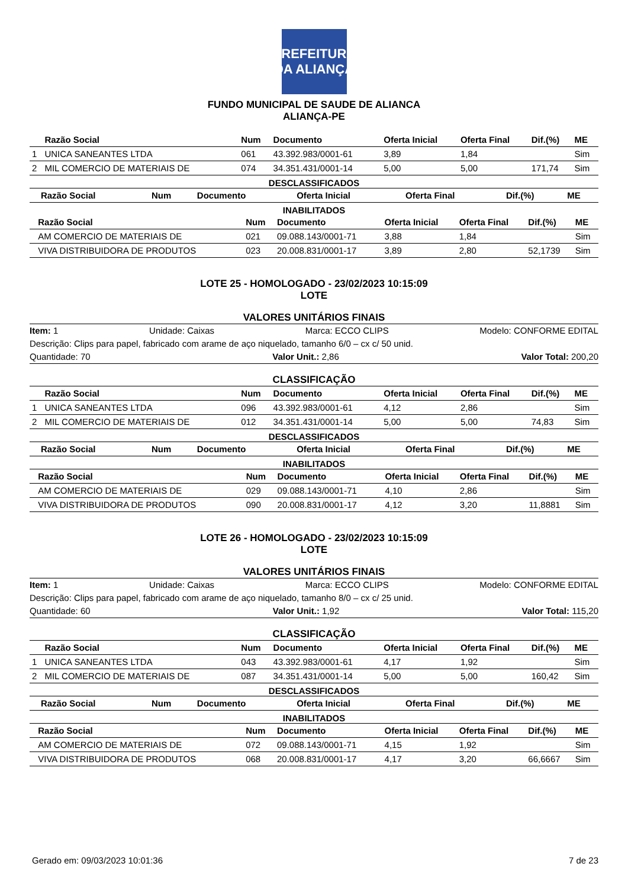PREFEITURA DA ALIANÇA
FUNDO MUNICIPAL DE SAUDE DE ALIANCA
ALIANÇA-PE
| | Razão Social | Num | Documento | Oferta Inicial | Oferta Final | Dif.(%) | ME |
| --- | --- | --- | --- | --- | --- | --- | --- |
| 1 | UNICA SANEANTES LTDA | 061 | 43.392.983/0001-61 | 3,89 | 1,84 | | Sim |
| 2 | MIL COMERCIO DE MATERIAIS DE | 074 | 34.351.431/0001-14 | 5,00 | 5,00 | 171,74 | Sim |
DESCLASSIFICADOS
| | Razão Social | Num | Documento | Oferta Inicial | Oferta Final | Dif.(%) | ME |
| --- | --- | --- | --- | --- | --- | --- | --- |
INABILITADOS
| | Razão Social | Num | Documento | Oferta Inicial | Oferta Final | Dif.(%) | ME |
| --- | --- | --- | --- | --- | --- | --- | --- |
| | AM COMERCIO DE MATERIAIS DE | 021 | 09.088.143/0001-71 | 3,88 | 1,84 | | Sim |
| | VIVA DISTRIBUIDORA DE PRODUTOS | 023 | 20.008.831/0001-17 | 3,89 | 2,80 | 52,1739 | Sim |
LOTE 25 - HOMOLOGADO - 23/02/2023 10:15:09
LOTE
VALORES UNITÁRIOS FINAIS
Item: 1 Unidade: Caixas Marca: ECCO CLIPS Modelo: CONFORME EDITAL
Descrição: Clips para papel, fabricado com arame de aço niquelado, tamanho 6/0 – cx c/ 50 unid.
Quantidade: 70 Valor Unit.: 2,86 Valor Total: 200,20
CLASSIFICAÇÃO
| | Razão Social | Num | Documento | Oferta Inicial | Oferta Final | Dif.(%) | ME |
| --- | --- | --- | --- | --- | --- | --- | --- |
| 1 | UNICA SANEANTES LTDA | 096 | 43.392.983/0001-61 | 4,12 | 2,86 | | Sim |
| 2 | MIL COMERCIO DE MATERIAIS DE | 012 | 34.351.431/0001-14 | 5,00 | 5,00 | 74,83 | Sim |
DESCLASSIFICADOS
| | Razão Social | Num | Documento | Oferta Inicial | Oferta Final | Dif.(%) | ME |
| --- | --- | --- | --- | --- | --- | --- | --- |
INABILITADOS
| | Razão Social | Num | Documento | Oferta Inicial | Oferta Final | Dif.(%) | ME |
| --- | --- | --- | --- | --- | --- | --- | --- |
| | AM COMERCIO DE MATERIAIS DE | 029 | 09.088.143/0001-71 | 4,10 | 2,86 | | Sim |
| | VIVA DISTRIBUIDORA DE PRODUTOS | 090 | 20.008.831/0001-17 | 4,12 | 3,20 | 11,8881 | Sim |
LOTE 26 - HOMOLOGADO - 23/02/2023 10:15:09
LOTE
VALORES UNITÁRIOS FINAIS
Item: 1 Unidade: Caixas Marca: ECCO CLIPS Modelo: CONFORME EDITAL
Descrição: Clips para papel, fabricado com arame de aço niquelado, tamanho 8/0 – cx c/ 25 unid.
Quantidade: 60 Valor Unit.: 1,92 Valor Total: 115,20
CLASSIFICAÇÃO
| | Razão Social | Num | Documento | Oferta Inicial | Oferta Final | Dif.(%) | ME |
| --- | --- | --- | --- | --- | --- | --- | --- |
| 1 | UNICA SANEANTES LTDA | 043 | 43.392.983/0001-61 | 4,17 | 1,92 | | Sim |
| 2 | MIL COMERCIO DE MATERIAIS DE | 087 | 34.351.431/0001-14 | 5,00 | 5,00 | 160,42 | Sim |
DESCLASSIFICADOS
| | Razão Social | Num | Documento | Oferta Inicial | Oferta Final | Dif.(%) | ME |
| --- | --- | --- | --- | --- | --- | --- | --- |
INABILITADOS
| | Razão Social | Num | Documento | Oferta Inicial | Oferta Final | Dif.(%) | ME |
| --- | --- | --- | --- | --- | --- | --- | --- |
| | AM COMERCIO DE MATERIAIS DE | 072 | 09.088.143/0001-71 | 4,15 | 1,92 | | Sim |
| | VIVA DISTRIBUIDORA DE PRODUTOS | 068 | 20.008.831/0001-17 | 4,17 | 3,20 | 66,6667 | Sim |
Gerado em: 09/03/2023 10:01:36 7 de 23